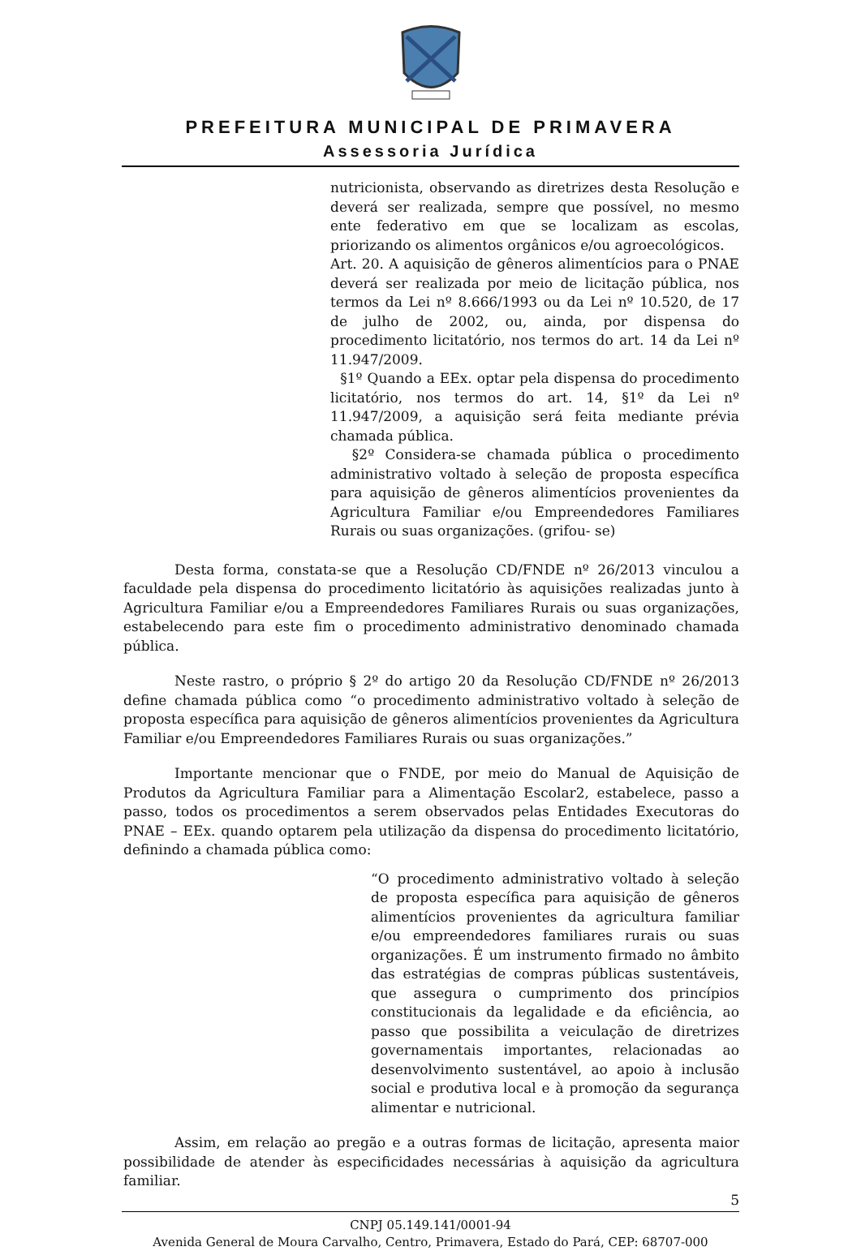PREFEITURA MUNICIPAL DE PRIMAVERA
Assessoria Jurídica
nutricionista, observando as diretrizes desta Resolução e deverá ser realizada, sempre que possível, no mesmo ente federativo em que se localizam as escolas, priorizando os alimentos orgânicos e/ou agroecológicos.
Art. 20. A aquisição de gêneros alimentícios para o PNAE deverá ser realizada por meio de licitação pública, nos termos da Lei nº 8.666/1993 ou da Lei nº 10.520, de 17 de julho de 2002, ou, ainda, por dispensa do procedimento licitatório, nos termos do art. 14 da Lei nº 11.947/2009.
§1º Quando a EEx. optar pela dispensa do procedimento licitatório, nos termos do art. 14, §1º da Lei nº 11.947/2009, a aquisição será feita mediante prévia chamada pública.
§2º Considera-se chamada pública o procedimento administrativo voltado à seleção de proposta específica para aquisição de gêneros alimentícios provenientes da Agricultura Familiar e/ou Empreendedores Familiares Rurais ou suas organizações. (grifou- se)
Desta forma, constata-se que a Resolução CD/FNDE nº 26/2013 vinculou a faculdade pela dispensa do procedimento licitatório às aquisições realizadas junto à Agricultura Familiar e/ou a Empreendedores Familiares Rurais ou suas organizações, estabelecendo para este fim o procedimento administrativo denominado chamada pública.
Neste rastro, o próprio § 2º do artigo 20 da Resolução CD/FNDE nº 26/2013 define chamada pública como “o procedimento administrativo voltado à seleção de proposta específica para aquisição de gêneros alimentícios provenientes da Agricultura Familiar e/ou Empreendedores Familiares Rurais ou suas organizações.”
Importante mencionar que o FNDE, por meio do Manual de Aquisição de Produtos da Agricultura Familiar para a Alimentação Escolar2, estabelece, passo a passo, todos os procedimentos a serem observados pelas Entidades Executoras do PNAE – EEx. quando optarem pela utilização da dispensa do procedimento licitatório, definindo a chamada pública como:
“O procedimento administrativo voltado à seleção de proposta específica para aquisição de gêneros alimentícios provenientes da agricultura familiar e/ou empreendedores familiares rurais ou suas organizações. É um instrumento firmado no âmbito das estratégias de compras públicas sustentáveis, que assegura o cumprimento dos princípios constitucionais da legalidade e da eficiência, ao passo que possibilita a veiculação de diretrizes governamentais importantes, relacionadas ao desenvolvimento sustentável, ao apoio à inclusão social e produtiva local e à promoção da segurança alimentar e nutricional.
Assim, em relação ao pregão e a outras formas de licitação, apresenta maior possibilidade de atender às especificidades necessárias à aquisição da agricultura familiar.
5
CNPJ 05.149.141/0001-94
Avenida General de Moura Carvalho, Centro, Primavera, Estado do Pará, CEP: 68707-000